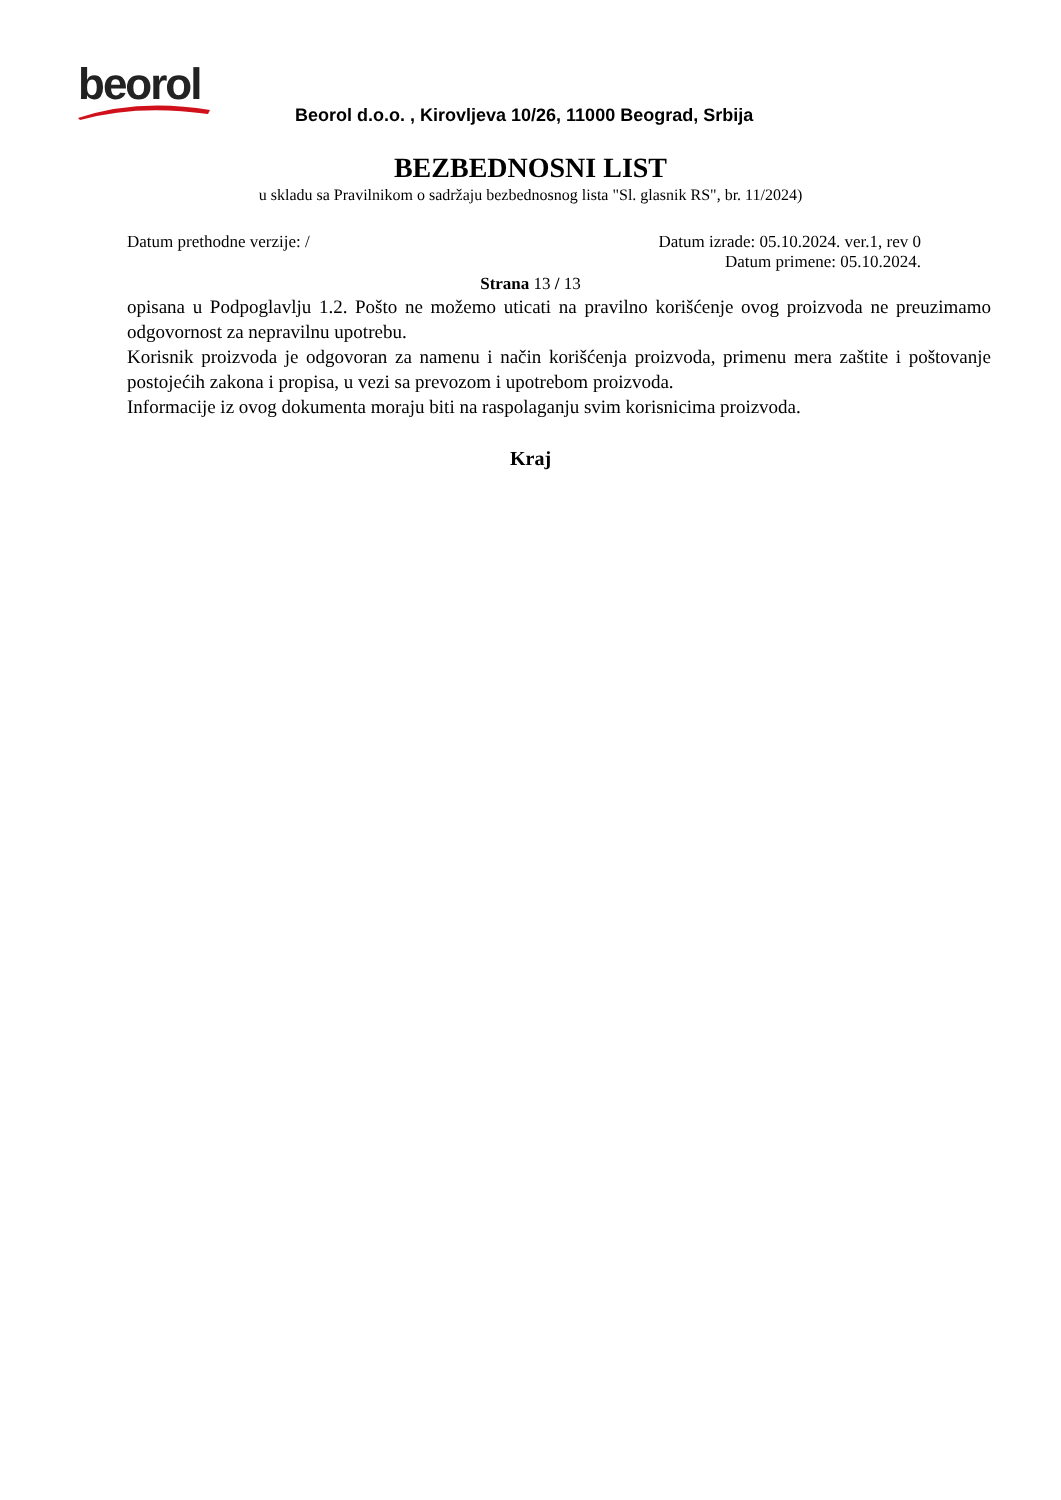beorol
Beorol d.o.o. , Kirovljeva 10/26, 11000 Beograd, Srbija
BEZBEDNOSNI LIST
u skladu sa Pravilnikom o sadržaju bezbednosnog lista "Sl. glasnik RS", br. 11/2024)
Datum prethodne verzije: / Datum izrade: 05.10.2024. ver.1, rev 0
Datum primene: 05.10.2024.
Strana 13 / 13
opisana u Podpoglavlju 1.2. Pošto ne možemo uticati na pravilno korišćenje ovog proizvoda ne preuzimamo odgovornost za nepravilnu upotrebu.
Korisnik proizvoda je odgovoran za namenu i način korišćenja proizvoda, primenu mera zaštite i poštovanje postojećih zakona i propisa, u vezi sa prevozom i upotrebom proizvoda.
Informacije iz ovog dokumenta moraju biti na raspolaganju svim korisnicima proizvoda.
Kraj